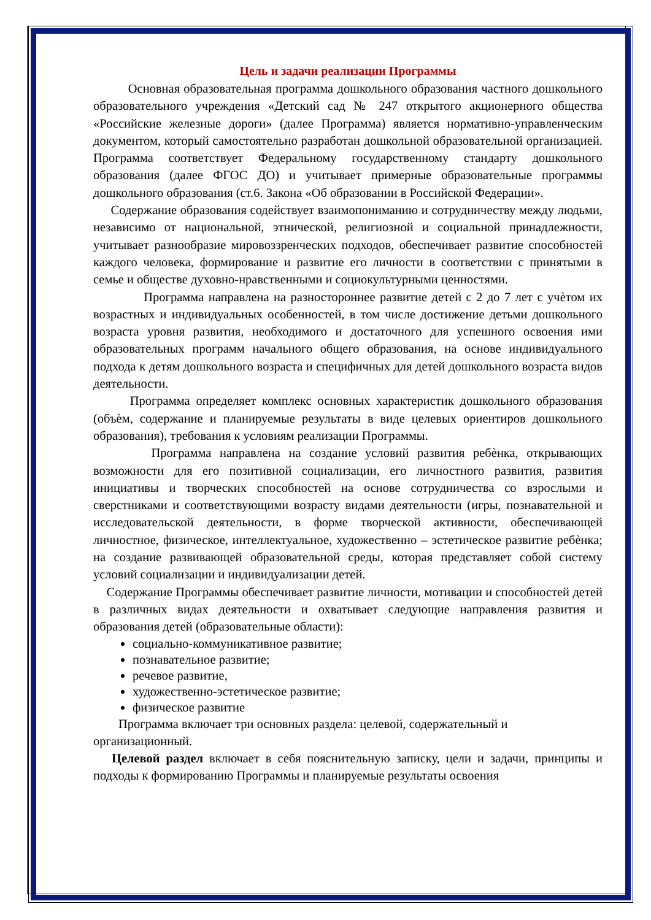Цель и задачи реализации Программы
Основная образовательная программа дошкольного образования частного дошкольного образовательного учреждения «Детский сад № 247 открытого акционерного общества «Российские железные дороги» (далее Программа) является нормативно-управленческим документом, который самостоятельно разработан дошкольной образовательной организацией. Программа соответствует Федеральному государственному стандарту дошкольного образования (далее ФГОС ДО) и учитывает примерные образовательные программы дошкольного образования (ст.6. Закона «Об образовании в Российской Федерации».
Содержание образования содействует взаимопониманию и сотрудничеству между людьми, независимо от национальной, этнической, религиозной и социальной принадлежности, учитывает разнообразие мировоззренческих подходов, обеспечивает развитие способностей каждого человека, формирование и развитие его личности в соответствии с принятыми в семье и обществе духовно-нравственными и социокультурными ценностями.
Программа направлена на разностороннее развитие детей с 2 до 7 лет с учѐтом их возрастных и индивидуальных особенностей, в том числе достижение детьми дошкольного возраста уровня развития, необходимого и достаточного для успешного освоения ими образовательных программ начального общего образования, на основе индивидуального подхода к детям дошкольного возраста и специфичных для детей дошкольного возраста видов деятельности.
Программа определяет комплекс основных характеристик дошкольного образования (объѐм, содержание и планируемые результаты в виде целевых ориентиров дошкольного образования), требования к условиям реализации Программы.
Программа направлена на создание условий развития ребѐнка, открывающих возможности для его позитивной социализации, его личностного развития, развития инициативы и творческих способностей на основе сотрудничества со взрослыми и сверстниками и соответствующими возрасту видами деятельности (игры, познавательной и исследовательской деятельности, в форме творческой активности, обеспечивающей личностное, физическое, интеллектуальное, художественно – эстетическое развитие ребѐнка; на создание развивающей образовательной среды, которая представляет собой систему условий социализации и индивидуализации детей.
Содержание Программы обеспечивает развитие личности, мотивации и способностей детей в различных видах деятельности и охватывает следующие направления развития и образования детей (образовательные области):
социально-коммуникативное развитие;
познавательное развитие;
речевое развитие,
художественно-эстетическое развитие;
физическое развитие
Программа включает три основных раздела: целевой, содержательный и организационный.
Целевой раздел включает в себя пояснительную записку, цели и задачи, принципы и подходы к формированию Программы и планируемые результаты освоения